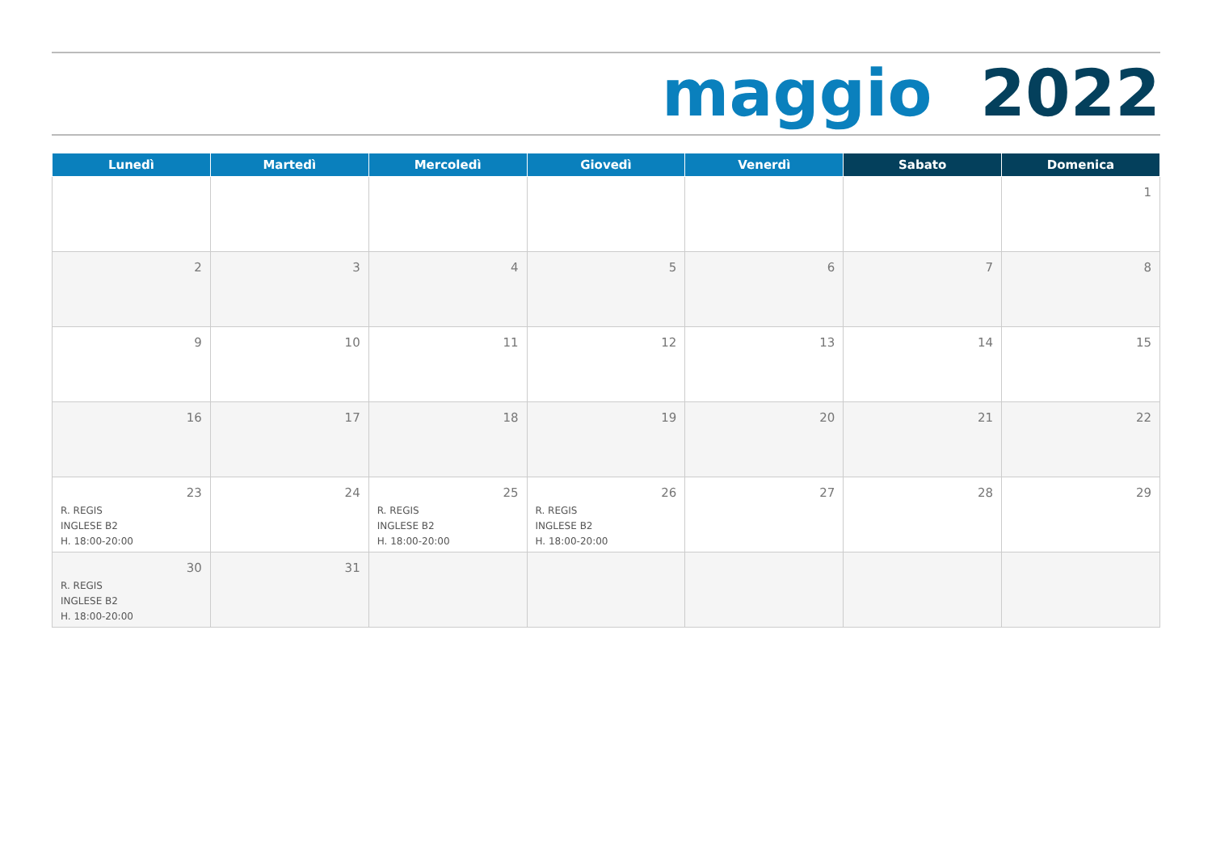maggio 2022
| Lunedì | Martedì | Mercoledì | Giovedì | Venerdì | Sabato | Domenica |
| --- | --- | --- | --- | --- | --- | --- |
| | | | | | | 1 |
| 2 | 3 | 4 | 5 | 6 | 7 | 8 |
| 9 | 10 | 11 | 12 | 13 | 14 | 15 |
| 16 | 17 | 18 | 19 | 20 | 21 | 22 |
| 23 R. REGIS INGLESE B2 H. 18:00-20:00 | 24 | 25 R. REGIS INGLESE B2 H. 18:00-20:00 | 26 R. REGIS INGLESE B2 H. 18:00-20:00 | 27 | 28 | 29 |
| 30 R. REGIS INGLESE B2 H. 18:00-20:00 | 31 | | | | | |